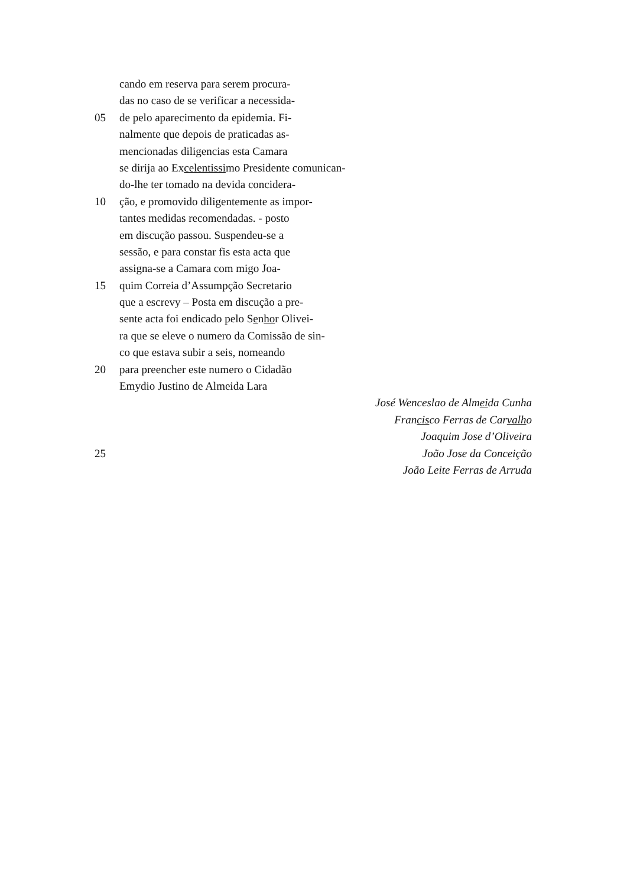cando em reserva para serem procura-
das no caso de se verificar a necessida-
05 de pelo aparecimento da epidemia. Fi-
nalmente que depois de praticadas as-
mencionadas diligencias esta Camara
se dirija ao Excelentissimo Presidente comunican-
do-lhe ter tomado na devida concidera-
10 ção, e promovido diligentemente as impor-
tantes medidas recomendadas. - posto
em discução passou. Suspendeu-se a
sessão, e para constar fis esta acta que
assigna-se a Camara com migo Joa-
15 quim Correia d’Assumpção Secretario
que a escrevy – Posta em discução a pre-
sente acta foi endicado pelo Senhor Olivei-
ra que se eleve o numero da Comissão de sin-
co que estava subir a seis, nomeando
20 para preencher este numero o Cidadão
Emydio Justino de Almeida Lara
José Wenceslao de Almeida Cunha
Francisco Ferras de Carvalho
Joaquim Jose d’Oliveira
25 João Jose da Conceição
João Leite Ferras de Arruda